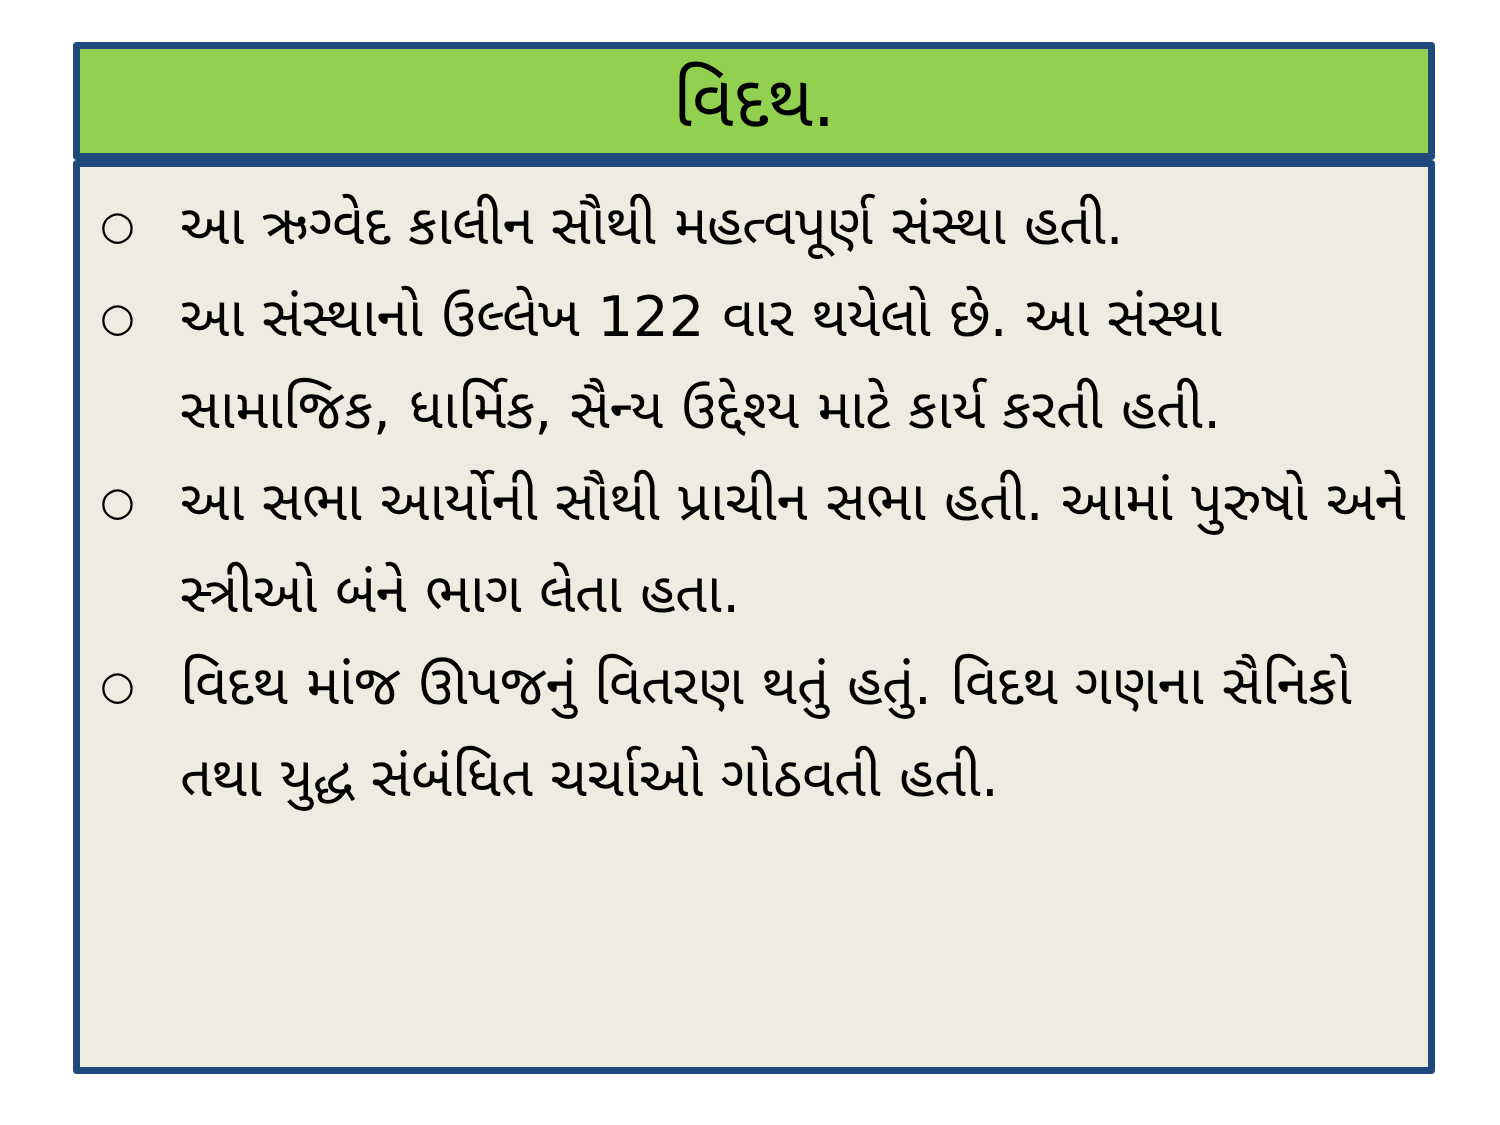વિદથ.
○ આ ઋગ્વેદ કાલીન સૌથી મહત્વપૂર્ણ સંસ્થા હતી.
○ આ સંસ્થાનો ઉલ્લેખ 122 વાર થયેલો છે. આ સંસ્થા સામાજિક, ધાર્મિક, સૈન્ય ઉદ્દેશ્ય માટે કાર્ય કરતી હતી.
○ આ સભા આર્યોની સૌથી પ્રાચીન સભા હતી. આમાં પુરુષો અને સ્ત્રીઓ બંને ભાગ લેતા હતા.
○ વિદથ માંજ ઊપજનું વિતરણ થતું હતું. વિદથ ગણના સૈનિકો તથા યુદ્ધ સંબંધિત ચર્ચાઓ ગોઠવતી હતી.